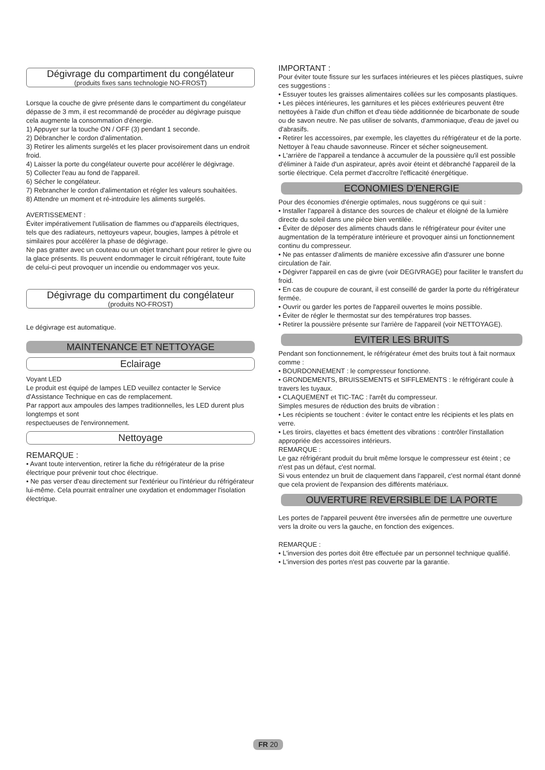Dégivrage du compartiment du congélateur
(produits fixes sans technologie NO-FROST)
Lorsque la couche de givre présente dans le compartiment du congélateur dépasse de 3 mm, il est recommandé de procéder au dégivrage puisque cela augmente la consommation d'énergie.
1) Appuyer sur la touche ON / OFF (3) pendant 1 seconde.
2) Débrancher le cordon d'alimentation.
3) Retirer les aliments surgelés et les placer provisoirement dans un endroit froid.
4) Laisser la porte du congélateur ouverte pour accélérer le dégivrage.
5) Collecter l'eau au fond de l'appareil.
6) Sécher le congélateur.
7) Rebrancher le cordon d'alimentation et régler les valeurs souhaitées.
8) Attendre un moment et ré-introduire les aliments surgelés.
AVERTISSEMENT :
Éviter impérativement l'utilisation de flammes ou d'appareils électriques,
tels que des radiateurs, nettoyeurs vapeur, bougies, lampes à pétrole et similaires pour accélérer la phase de dégivrage.
Ne pas gratter avec un couteau ou un objet tranchant pour retirer le givre ou la glace présents. Ils peuvent endommager le circuit réfrigérant, toute fuite de celui-ci peut provoquer un incendie ou endommager vos yeux.
Dégivrage du compartiment du congélateur
(produits NO-FROST)
Le dégivrage est automatique.
MAINTENANCE ET NETTOYAGE
Eclairage
Voyant LED
Le produit est équipé de lampes LED veuillez contacter le Service d'Assistance Technique en cas de remplacement.
Par rapport aux ampoules des lampes traditionnelles, les LED durent plus longtemps et sont
respectueuses de l'environnement.
Nettoyage
REMARQUE :
• Avant toute intervention, retirer la fiche du réfrigérateur de la prise électrique pour prévenir tout choc électrique.
• Ne pas verser d'eau directement sur l'extérieur ou l'intérieur du réfrigérateur lui-même. Cela pourrait entraîner une oxydation et endommager l'isolation électrique.
IMPORTANT :
Pour éviter toute fissure sur les surfaces intérieures et les pièces plastiques, suivre ces suggestions :
• Essuyer toutes les graisses alimentaires collées sur les composants plastiques.
• Les pièces intérieures, les garnitures et les pièces extérieures peuvent être nettoyées à l'aide d'un chiffon et d'eau tiède additionnée de bicarbonate de soude ou de savon neutre. Ne pas utiliser de solvants, d'ammoniaque, d'eau de javel ou d'abrasifs.
• Retirer les accessoires, par exemple, les clayettes du réfrigérateur et de la porte. Nettoyer à l'eau chaude savonneuse. Rincer et sécher soigneusement.
• L'arrière de l'appareil a tendance à accumuler de la poussière qu'il est possible d'éliminer à l'aide d'un aspirateur, après avoir éteint et débranché l'appareil de la sortie électrique. Cela permet d'accroître l'efficacité énergétique.
ECONOMIES D'ENERGIE
Pour des économies d'énergie optimales, nous suggérons ce qui suit :
• Installer l'appareil à distance des sources de chaleur et éloigné de la lumière directe du soleil dans une pièce bien ventilée.
• Éviter de déposer des aliments chauds dans le réfrigérateur pour éviter une augmentation de la température intérieure et provoquer ainsi un fonctionnement continu du compresseur.
• Ne pas entasser d'aliments de manière excessive afin d'assurer une bonne circulation de l'air.
• Dégivrer l'appareil en cas de givre (voir DEGIVRAGE) pour faciliter le transfert du froid.
• En cas de coupure de courant, il est conseillé de garder la porte du réfrigérateur fermée.
• Ouvrir ou garder les portes de l'appareil ouvertes le moins possible.
• Éviter de régler le thermostat sur des températures trop basses.
• Retirer la poussière présente sur l'arrière de l'appareil (voir NETTOYAGE).
EVITER LES BRUITS
Pendant son fonctionnement, le réfrigérateur émet des bruits tout à fait normaux comme :
• BOURDONNEMENT : le compresseur fonctionne.
• GRONDEMENTS, BRUISSEMENTS et SIFFLEMENTS : le réfrigérant coule à travers les tuyaux.
• CLAQUEMENT et TIC-TAC : l'arrêt du compresseur.
Simples mesures de réduction des bruits de vibration :
• Les récipients se touchent : éviter le contact entre les récipients et les plats en verre.
• Les tiroirs, clayettes et bacs émettent des vibrations : contrôler l'installation appropriée des accessoires intérieurs.
REMARQUE :
Le gaz réfrigérant produit du bruit même lorsque le compresseur est éteint ; ce n'est pas un défaut, c'est normal.
Si vous entendez un bruit de claquement dans l'appareil, c'est normal étant donné que cela provient de l'expansion des différents matériaux.
OUVERTURE REVERSIBLE DE LA PORTE
Les portes de l'appareil peuvent être inversées afin de permettre une ouverture vers la droite ou vers la gauche, en fonction des exigences.
REMARQUE :
• L'inversion des portes doit être effectuée par un personnel technique qualifié.
• L'inversion des portes n'est pas couverte par la garantie.
FR 20